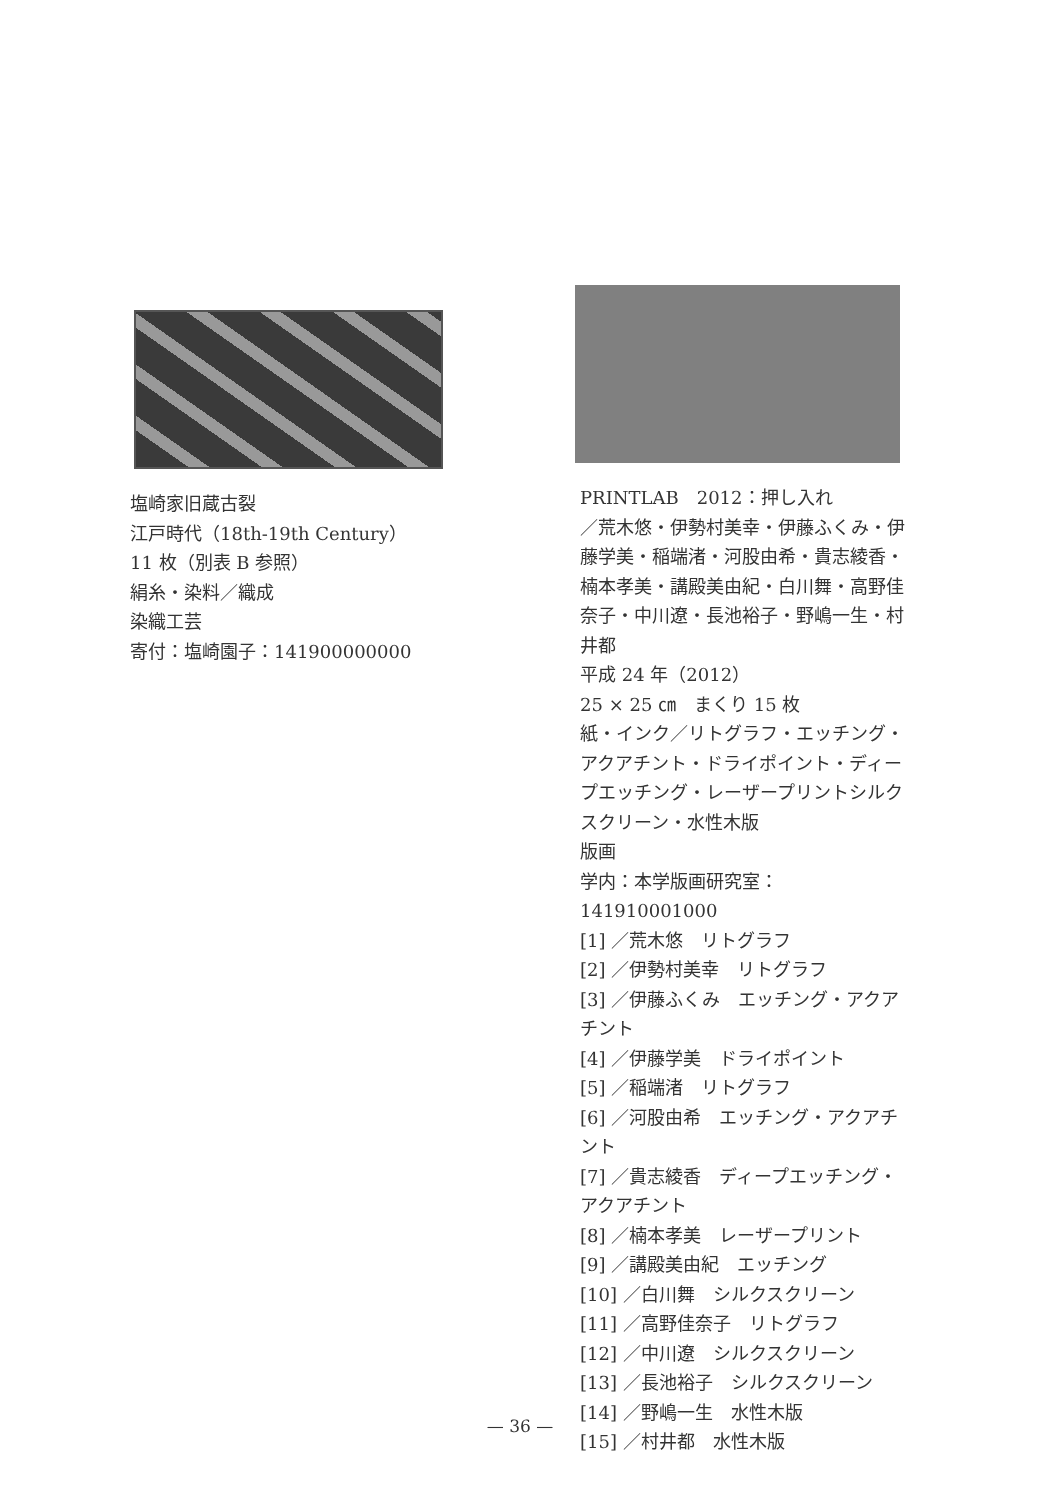塩崎家旧蔵古裂
江戸時代（18th-19th Century）
11 枚（別表 B 参照）
絹糸・染料／織成
染織工芸
寄付：塩崎園子：141900000000
PRINTLAB　2012：押し入れ
／荒木悠・伊勢村美幸・伊藤ふくみ・伊藤学美・稲端渚・河股由希・貴志綾香・楠本孝美・講殿美由紀・白川舞・高野佳奈子・中川遼・長池裕子・野嶋一生・村井都
平成 24 年（2012）
25 × 25 ㎝　まくり 15 枚
紙・インク／リトグラフ・エッチング・アクアチント・ドライポイント・ディープエッチング・レーザープリントシルクスクリーン・水性木版
版画
学内：本学版画研究室：141910001000
[1] ／荒木悠　リトグラフ
[2] ／伊勢村美幸　リトグラフ
[3] ／伊藤ふくみ　エッチング・アクアチント
[4] ／伊藤学美　ドライポイント
[5] ／稲端渚　リトグラフ
[6] ／河股由希　エッチング・アクアチント
[7] ／貴志綾香　ディープエッチング・アクアチント
[8] ／楠本孝美　レーザープリント
[9] ／講殿美由紀　エッチング
[10] ／白川舞　シルクスクリーン
[11] ／高野佳奈子　リトグラフ
[12] ／中川遼　シルクスクリーン
[13] ／長池裕子　シルクスクリーン
[14] ／野嶋一生　水性木版
[15] ／村井都　水性木版
— 36 —